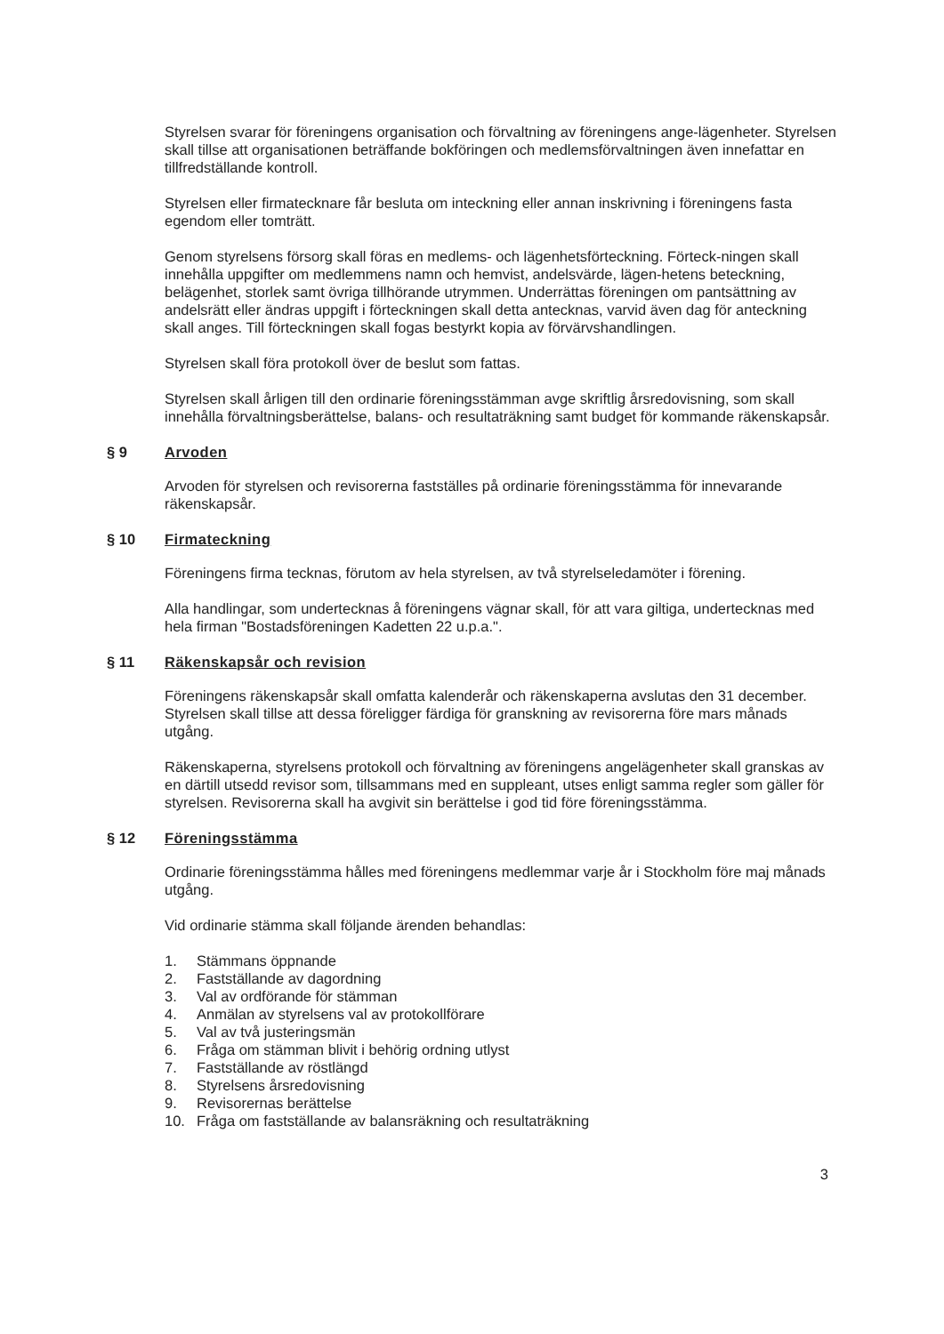Styrelsen svarar för föreningens organisation och förvaltning av föreningens ange-lägenheter. Styrelsen skall tillse att organisationen beträffande bokföringen och medlemsförvaltningen även innefattar en tillfredställande kontroll.
Styrelsen eller firmatecknare får besluta om inteckning eller annan inskrivning i föreningens fasta egendom eller tomträtt.
Genom styrelsens försorg skall föras en medlems- och lägenhetsförteckning. Förteck-ningen skall innehålla uppgifter om medlemmens namn och hemvist, andelsvärde, lägen-hetens beteckning, belägenhet, storlek samt övriga tillhörande utrymmen. Underrättas föreningen om pantsättning av andelsrätt eller ändras uppgift i förteckningen skall detta antecknas, varvid även dag för anteckning skall anges. Till förteckningen skall fogas bestyrkt kopia av förvärvshandlingen.
Styrelsen skall föra protokoll över de beslut som fattas.
Styrelsen skall årligen till den ordinarie föreningsstämman avge skriftlig årsredovisning, som skall innehålla förvaltningsberättelse, balans- och resultaträkning samt budget för kommande räkenskapsår.
§ 9 Arvoden
Arvoden för styrelsen och revisorerna fastställes på ordinarie föreningsstämma för innevarande räkenskapsår.
§ 10 Firmateckning
Föreningens firma tecknas, förutom av hela styrelsen, av två styrelseledamöter i förening.
Alla handlingar, som undertecknas å föreningens vägnar skall, för att vara giltiga, undertecknas med hela firman "Bostadsföreningen Kadetten 22 u.p.a.".
§ 11 Räkenskapsår och revision
Föreningens räkenskapsår skall omfatta kalenderår och räkenskaperna avslutas den 31 december. Styrelsen skall tillse att dessa föreligger färdiga för granskning av revisorerna före mars månads utgång.
Räkenskaperna, styrelsens protokoll och förvaltning av föreningens angelägenheter skall granskas av en därtill utsedd revisor som, tillsammans med en suppleant, utses enligt samma regler som gäller för styrelsen. Revisorerna skall ha avgivit sin berättelse i god tid före föreningsstämma.
§ 12 Föreningsstämma
Ordinarie föreningsstämma hålles med föreningens medlemmar varje år i Stockholm före maj månads utgång.
Vid ordinarie stämma skall följande ärenden behandlas:
1. Stämmans öppnande
2. Fastställande av dagordning
3. Val av ordförande för stämman
4. Anmälan av styrelsens val av protokollförare
5. Val av två justeringsmän
6. Fråga om stämman blivit i behörig ordning utlyst
7. Fastställande av röstlängd
8. Styrelsens årsredovisning
9. Revisorernas berättelse
10. Fråga om fastställande av balansräkning och resultaträkning
3